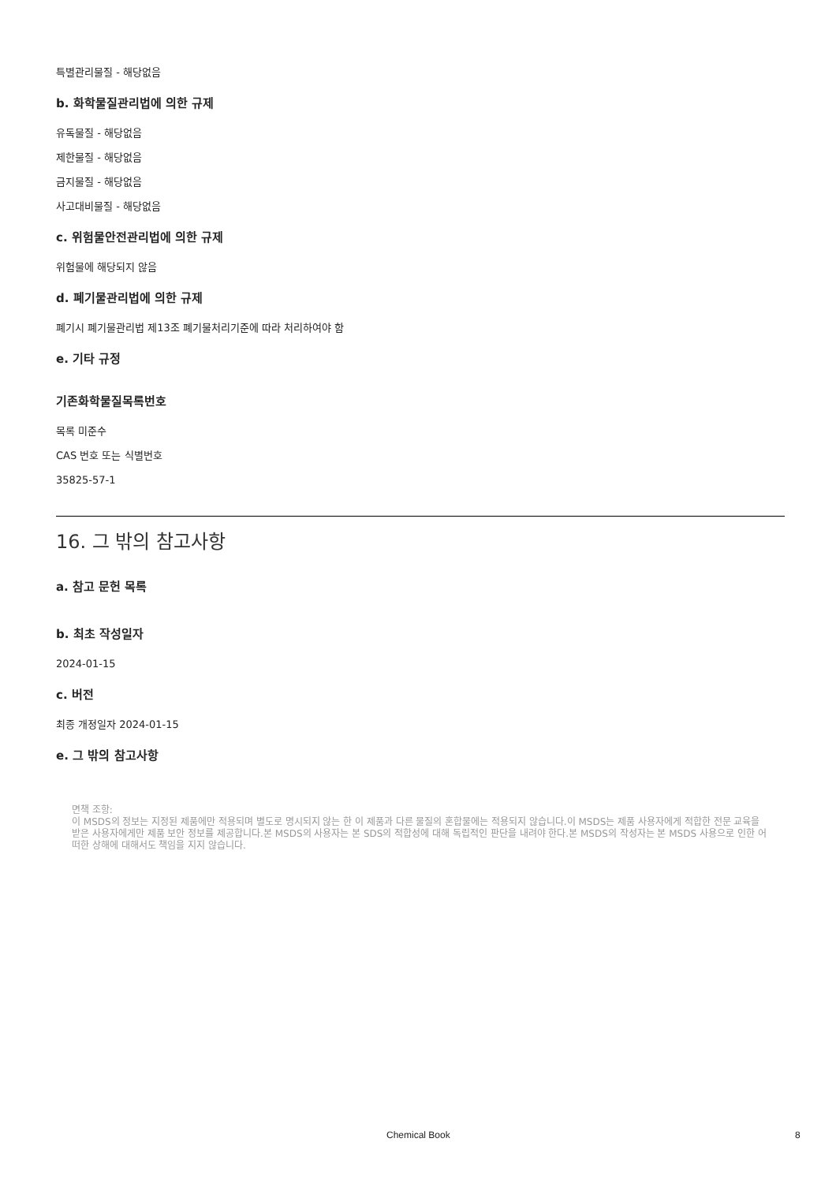특별관리물질 - 해당없음
b. 화학물질관리법에 의한 규제
유독물질 - 해당없음
제한물질 - 해당없음
금지물질 - 해당없음
사고대비물질 - 해당없음
c. 위험물안전관리법에 의한 규제
위험물에 해당되지 않음
d. 폐기물관리법에 의한 규제
폐기시 폐기물관리법 제13조 폐기물처리기준에 따라 처리하여야 함
e. 기타 규정
기존화학물질목록번호
목록 미준수
CAS 번호 또는 식별번호
35825-57-1
16. 그 밖의 참고사항
a. 참고 문헌 목록
b. 최초 작성일자
2024-01-15
c. 버전
최종 개정일자 2024-01-15
e. 그 밖의 참고사항
면책 조항:
이 MSDS의 정보는 지정된 제품에만 적용되며 별도로 명시되지 않는 한 이 제품과 다른 물질의 혼합물에는 적용되지 않습니다.이 MSDS는 제품 사용자에게 적합한 전문 교육을 받은 사용자에게만 제품 보안 정보를 제공합니다.본 MSDS의 사용자는 본 SDS의 적합성에 대해 독립적인 판단을 내려야 한다.본 MSDS의 작성자는 본 MSDS 사용으로 인한 어떠한 상해에 대해서도 책임을 지지 않습니다.
Chemical Book 8